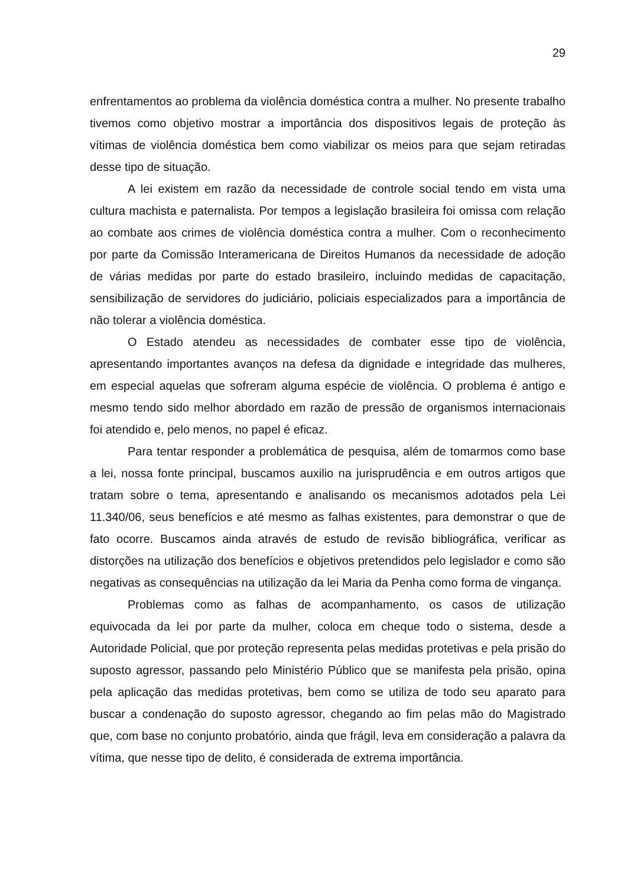29
enfrentamentos ao problema da violência doméstica contra a mulher. No presente trabalho tivemos como objetivo mostrar a importância dos dispositivos legais de proteção às vítimas de violência doméstica bem como viabilizar os meios para que sejam retiradas desse tipo de situação.
A lei existem em razão da necessidade de controle social tendo em vista uma cultura machista e paternalista. Por tempos a legislação brasileira foi omissa com relação ao combate aos crimes de violência doméstica contra a mulher. Com o reconhecimento por parte da Comissão Interamericana de Direitos Humanos da necessidade de adoção de várias medidas por parte do estado brasileiro, incluindo medidas de capacitação, sensibilização de servidores do judiciário, policiais especializados para a importância de não tolerar a violência doméstica.
O Estado atendeu as necessidades de combater esse tipo de violência, apresentando importantes avanços na defesa da dignidade e integridade das mulheres, em especial aquelas que sofreram alguma espécie de violência. O problema é antigo e mesmo tendo sido melhor abordado em razão de pressão de organismos internacionais foi atendido e, pelo menos, no papel é eficaz.
Para tentar responder a problemática de pesquisa, além de tomarmos como base a lei, nossa fonte principal, buscamos auxilio na jurisprudência e em outros artigos que tratam sobre o tema, apresentando e analisando os mecanismos adotados pela Lei 11.340/06, seus benefícios e até mesmo as falhas existentes, para demonstrar o que de fato ocorre. Buscamos ainda através de estudo de revisão bibliográfica, verificar as distorções na utilização dos benefícios e objetivos pretendidos pelo legislador e como são negativas as consequências na utilização da lei Maria da Penha como forma de vingança.
Problemas como as falhas de acompanhamento, os casos de utilização equivocada da lei por parte da mulher, coloca em cheque todo o sistema, desde a Autoridade Policial, que por proteção representa pelas medidas protetivas e pela prisão do suposto agressor, passando pelo Ministério Público que se manifesta pela prisão, opina pela aplicação das medidas protetivas, bem como se utiliza de todo seu aparato para buscar a condenação do suposto agressor, chegando ao fim pelas mão do Magistrado que, com base no conjunto probatório, ainda que frágil, leva em consideração a palavra da vítima, que nesse tipo de delito, é considerada de extrema importância.